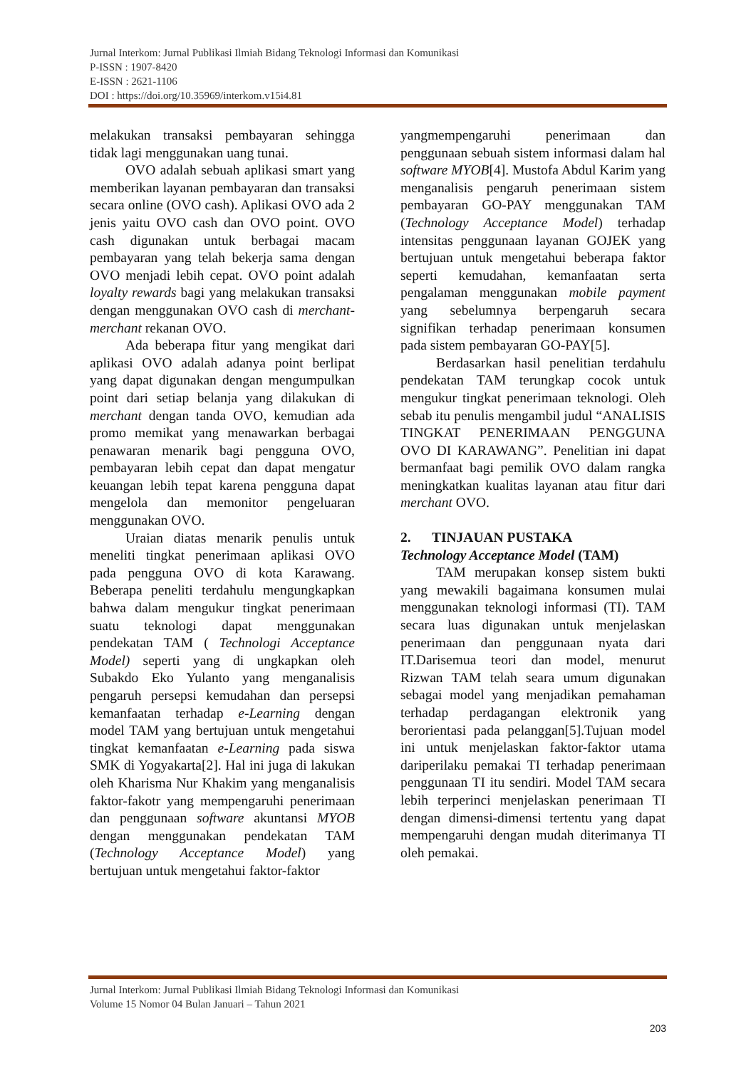Jurnal Interkom: Jurnal Publikasi Ilmiah Bidang Teknologi Informasi dan Komunikasi
P-ISSN : 1907-8420
E-ISSN : 2621-1106
DOI : https://doi.org/10.35969/interkom.v15i4.81
melakukan transaksi pembayaran sehingga tidak lagi menggunakan uang tunai.
OVO adalah sebuah aplikasi smart yang memberikan layanan pembayaran dan transaksi secara online (OVO cash). Aplikasi OVO ada 2 jenis yaitu OVO cash dan OVO point. OVO cash digunakan untuk berbagai macam pembayaran yang telah bekerja sama dengan OVO menjadi lebih cepat. OVO point adalah loyalty rewards bagi yang melakukan transaksi dengan menggunakan OVO cash di merchant-merchant rekanan OVO.
Ada beberapa fitur yang mengikat dari aplikasi OVO adalah adanya point berlipat yang dapat digunakan dengan mengumpulkan point dari setiap belanja yang dilakukan di merchant dengan tanda OVO, kemudian ada promo memikat yang menawarkan berbagai penawaran menarik bagi pengguna OVO, pembayaran lebih cepat dan dapat mengatur keuangan lebih tepat karena pengguna dapat mengelola dan memonitor pengeluaran menggunakan OVO.
Uraian diatas menarik penulis untuk meneliti tingkat penerimaan aplikasi OVO pada pengguna OVO di kota Karawang. Beberapa peneliti terdahulu mengungkapkan bahwa dalam mengukur tingkat penerimaan suatu teknologi dapat menggunakan pendekatan TAM ( Technologi Acceptance Model) seperti yang di ungkapkan oleh Subakdo Eko Yulanto yang menganalisis pengaruh persepsi kemudahan dan persepsi kemanfaatan terhadap e-Learning dengan model TAM yang bertujuan untuk mengetahui tingkat kemanfaatan e-Learning pada siswa SMK di Yogyakarta[2]. Hal ini juga di lakukan oleh Kharisma Nur Khakim yang menganalisis faktor-fakotr yang mempengaruhi penerimaan dan penggunaan software akuntansi MYOB dengan menggunakan pendekatan TAM (Technology Acceptance Model) yang bertujuan untuk mengetahui faktor-faktor
yangmempengaruhi penerimaan dan penggunaan sebuah sistem informasi dalam hal software MYOB[4]. Mustofa Abdul Karim yang menganalisis pengaruh penerimaan sistem pembayaran GO-PAY menggunakan TAM (Technology Acceptance Model) terhadap intensitas penggunaan layanan GOJEK yang bertujuan untuk mengetahui beberapa faktor seperti kemudahan, kemanfaatan serta pengalaman menggunakan mobile payment yang sebelumnya berpengaruh secara signifikan terhadap penerimaan konsumen pada sistem pembayaran GO-PAY[5].
Berdasarkan hasil penelitian terdahulu pendekatan TAM terungkap cocok untuk mengukur tingkat penerimaan teknologi. Oleh sebab itu penulis mengambil judul “ANALISIS TINGKAT PENERIMAAN PENGGUNA OVO DI KARAWANG”. Penelitian ini dapat bermanfaat bagi pemilik OVO dalam rangka meningkatkan kualitas layanan atau fitur dari merchant OVO.
2. TINJAUAN PUSTAKA
Technology Acceptance Model (TAM)
TAM merupakan konsep sistem bukti yang mewakili bagaimana konsumen mulai menggunakan teknologi informasi (TI). TAM secara luas digunakan untuk menjelaskan penerimaan dan penggunaan nyata dari IT.Darisemua teori dan model, menurut Rizwan TAM telah seara umum digunakan sebagai model yang menjadikan pemahaman terhadap perdagangan elektronik yang berorientasi pada pelanggan[5].Tujuan model ini untuk menjelaskan faktor-faktor utama dariperilaku pemakai TI terhadap penerimaan penggunaan TI itu sendiri. Model TAM secara lebih terperinci menjelaskan penerimaan TI dengan dimensi-dimensi tertentu yang dapat mempengaruhi dengan mudah diterimanya TI oleh pemakai.
Jurnal Interkom: Jurnal Publikasi Ilmiah Bidang Teknologi Informasi dan Komunikasi
Volume 15 Nomor 04 Bulan Januari – Tahun 2021
203